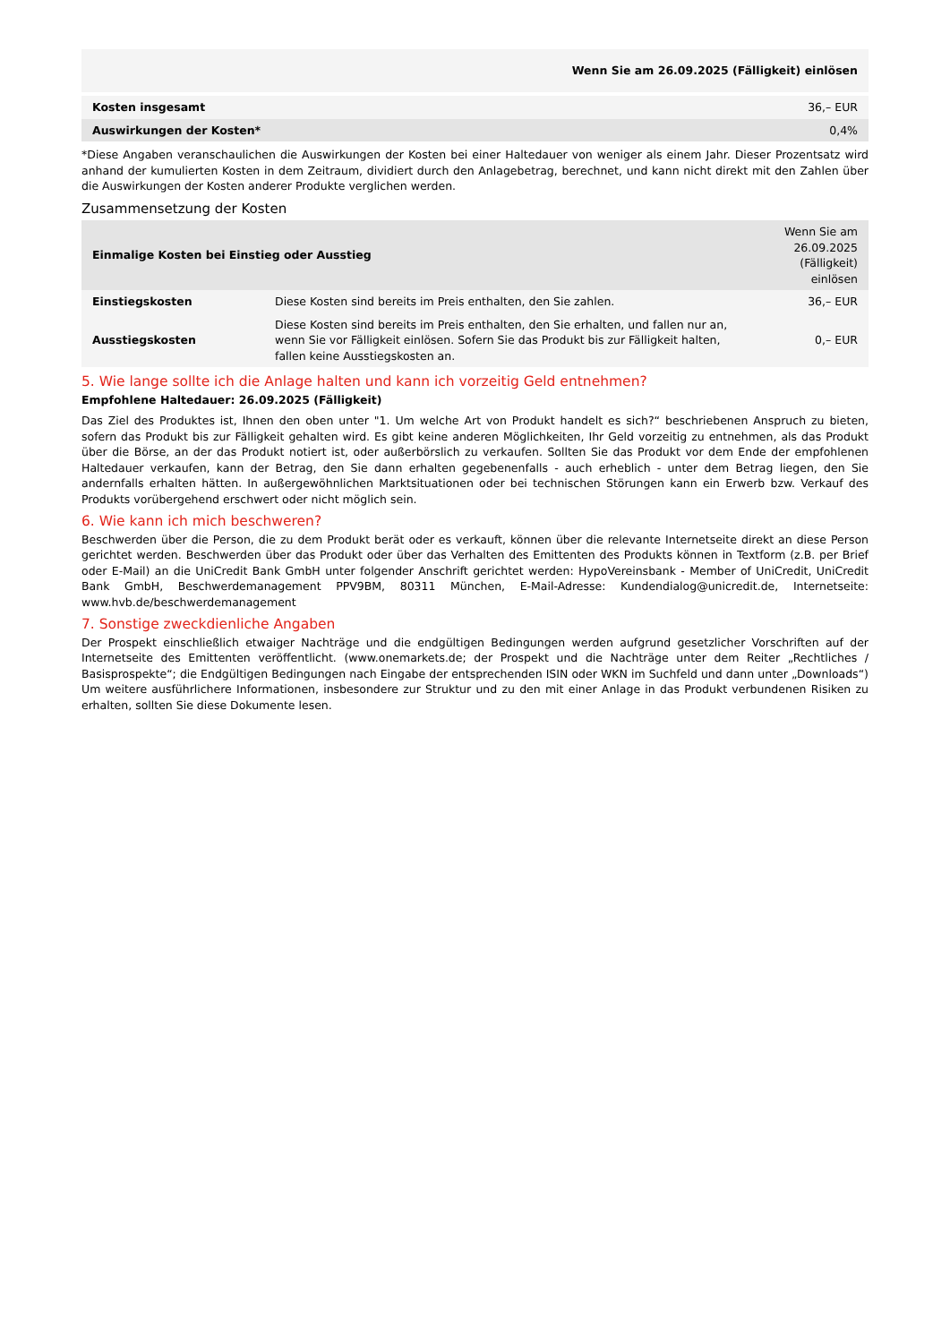| | Wenn Sie am 26.09.2025 (Fälligkeit) einlösen |
| Kosten insgesamt | 36,– EUR |
| Auswirkungen der Kosten* | 0,4% |
*Diese Angaben veranschaulichen die Auswirkungen der Kosten bei einer Haltedauer von weniger als einem Jahr. Dieser Prozentsatz wird anhand der kumulierten Kosten in dem Zeitraum, dividiert durch den Anlagebetrag, berechnet, und kann nicht direkt mit den Zahlen über die Auswirkungen der Kosten anderer Produkte verglichen werden.
Zusammensetzung der Kosten
| Einmalige Kosten bei Einstieg oder Ausstieg | | Wenn Sie am 26.09.2025 (Fälligkeit) einlösen |
| --- | --- | --- |
| Einstiegskosten | Diese Kosten sind bereits im Preis enthalten, den Sie zahlen. | 36,– EUR |
| Ausstiegskosten | Diese Kosten sind bereits im Preis enthalten, den Sie erhalten, und fallen nur an, wenn Sie vor Fälligkeit einlösen. Sofern Sie das Produkt bis zur Fälligkeit halten, fallen keine Ausstiegskosten an. | 0,– EUR |
5. Wie lange sollte ich die Anlage halten und kann ich vorzeitig Geld entnehmen?
Empfohlene Haltedauer: 26.09.2025 (Fälligkeit)
Das Ziel des Produktes ist, Ihnen den oben unter "1. Um welche Art von Produkt handelt es sich?“ beschriebenen Anspruch zu bieten, sofern das Produkt bis zur Fälligkeit gehalten wird. Es gibt keine anderen Möglichkeiten, Ihr Geld vorzeitig zu entnehmen, als das Produkt über die Börse, an der das Produkt notiert ist, oder außerbörslich zu verkaufen. Sollten Sie das Produkt vor dem Ende der empfohlenen Haltedauer verkaufen, kann der Betrag, den Sie dann erhalten gegebenenfalls - auch erheblich - unter dem Betrag liegen, den Sie andernfalls erhalten hätten. In außergewöhnlichen Marktsituationen oder bei technischen Störungen kann ein Erwerb bzw. Verkauf des Produkts vorübergehend erschwert oder nicht möglich sein.
6. Wie kann ich mich beschweren?
Beschwerden über die Person, die zu dem Produkt berät oder es verkauft, können über die relevante Internetseite direkt an diese Person gerichtet werden. Beschwerden über das Produkt oder über das Verhalten des Emittenten des Produkts können in Textform (z.B. per Brief oder E-Mail) an die UniCredit Bank GmbH unter folgender Anschrift gerichtet werden: HypoVereinsbank - Member of UniCredit, UniCredit Bank GmbH, Beschwerdemanagement PPV9BM, 80311 München, E-Mail-Adresse: Kundendialog@unicredit.de, Internetseite: www.hvb.de/beschwerdemanagement
7. Sonstige zweckdienliche Angaben
Der Prospekt einschließlich etwaiger Nachträge und die endgültigen Bedingungen werden aufgrund gesetzlicher Vorschriften auf der Internetseite des Emittenten veröffentlicht. (www.onemarkets.de; der Prospekt und die Nachträge unter dem Reiter „Rechtliches / Basisprospekte“; die Endgültigen Bedingungen nach Eingabe der entsprechenden ISIN oder WKN im Suchfeld und dann unter „Downloads“) Um weitere ausführlichere Informationen, insbesondere zur Struktur und zu den mit einer Anlage in das Produkt verbundenen Risiken zu erhalten, sollten Sie diese Dokumente lesen.